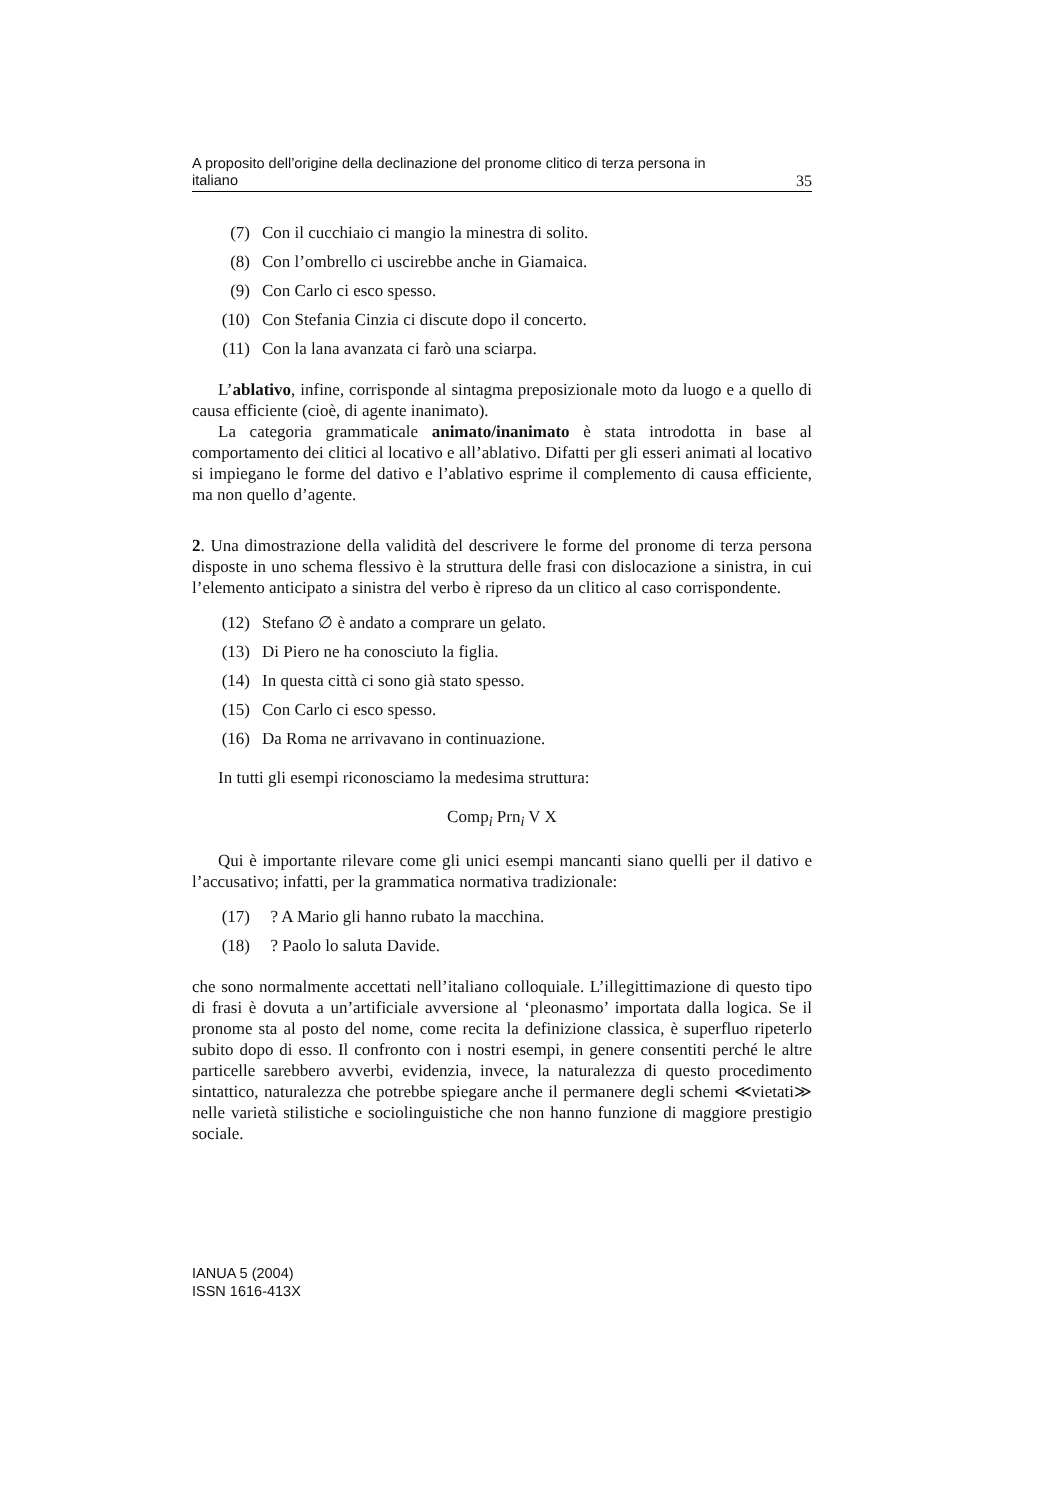A proposito dell’origine della declinazione del pronome clitico di terza persona in
italiano 35
(7) Con il cucchiaio ci mangio la minestra di solito.
(8) Con l’ombrello ci uscirebbe anche in Giamaica.
(9) Con Carlo ci esco spesso.
(10) Con Stefania Cinzia ci discute dopo il concerto.
(11) Con la lana avanzata ci farò una sciarpa.
L’ablativo, infine, corrisponde al sintagma preposizionale moto da luogo e a quello di causa efficiente (cioè, di agente inanimato).
La categoria grammaticale animato/inanimato è stata introdotta in base al comportamento dei clitici al locativo e all’ablativo. Difatti per gli esseri animati al locativo si impiegano le forme del dativo e l’ablativo esprime il complemento di causa efficiente, ma non quello d’agente.
2. Una dimostrazione della validità del descrivere le forme del pronome di terza persona disposte in uno schema flessivo è la struttura delle frasi con dislocazione a sinistra, in cui l’elemento anticipato a sinistra del verbo è ripreso da un clitico al caso corrispondente.
(12) Stefano ∅ è andato a comprare un gelato.
(13) Di Piero ne ha conosciuto la figlia.
(14) In questa città ci sono già stato spesso.
(15) Con Carlo ci esco spesso.
(16) Da Roma ne arrivavano in continuazione.
In tutti gli esempi riconosciamo la medesima struttura:
Comp<sub>i</sub> Prn<sub>i</sub> V X
Qui è importante rilevare come gli unici esempi mancanti siano quelli per il dativo e l’accusativo; infatti, per la grammatica normativa tradizionale:
(17) ? A Mario gli hanno rubato la macchina.
(18) ? Paolo lo saluta Davide.
che sono normalmente accettati nell’italiano colloquiale. L’illegittimazione di questo tipo di frasi è dovuta a un’artificiale avversione al ‘pleonasmo’ importata dalla logica. Se il pronome sta al posto del nome, come recita la definizione classica, è superfluo ripeterlo subito dopo di esso. Il confronto con i nostri esempi, in genere consentiti perché le altre particelle sarebbero avverbi, evidenzia, invece, la naturalezza di questo procedimento sintattico, naturalezza che potrebbe spiegare anche il permanere degli schemi ≪vietati≫ nelle varietà stilistiche e sociolinguistiche che non hanno funzione di maggiore prestigio sociale.
IANUA 5 (2004)
ISSN 1616-413X